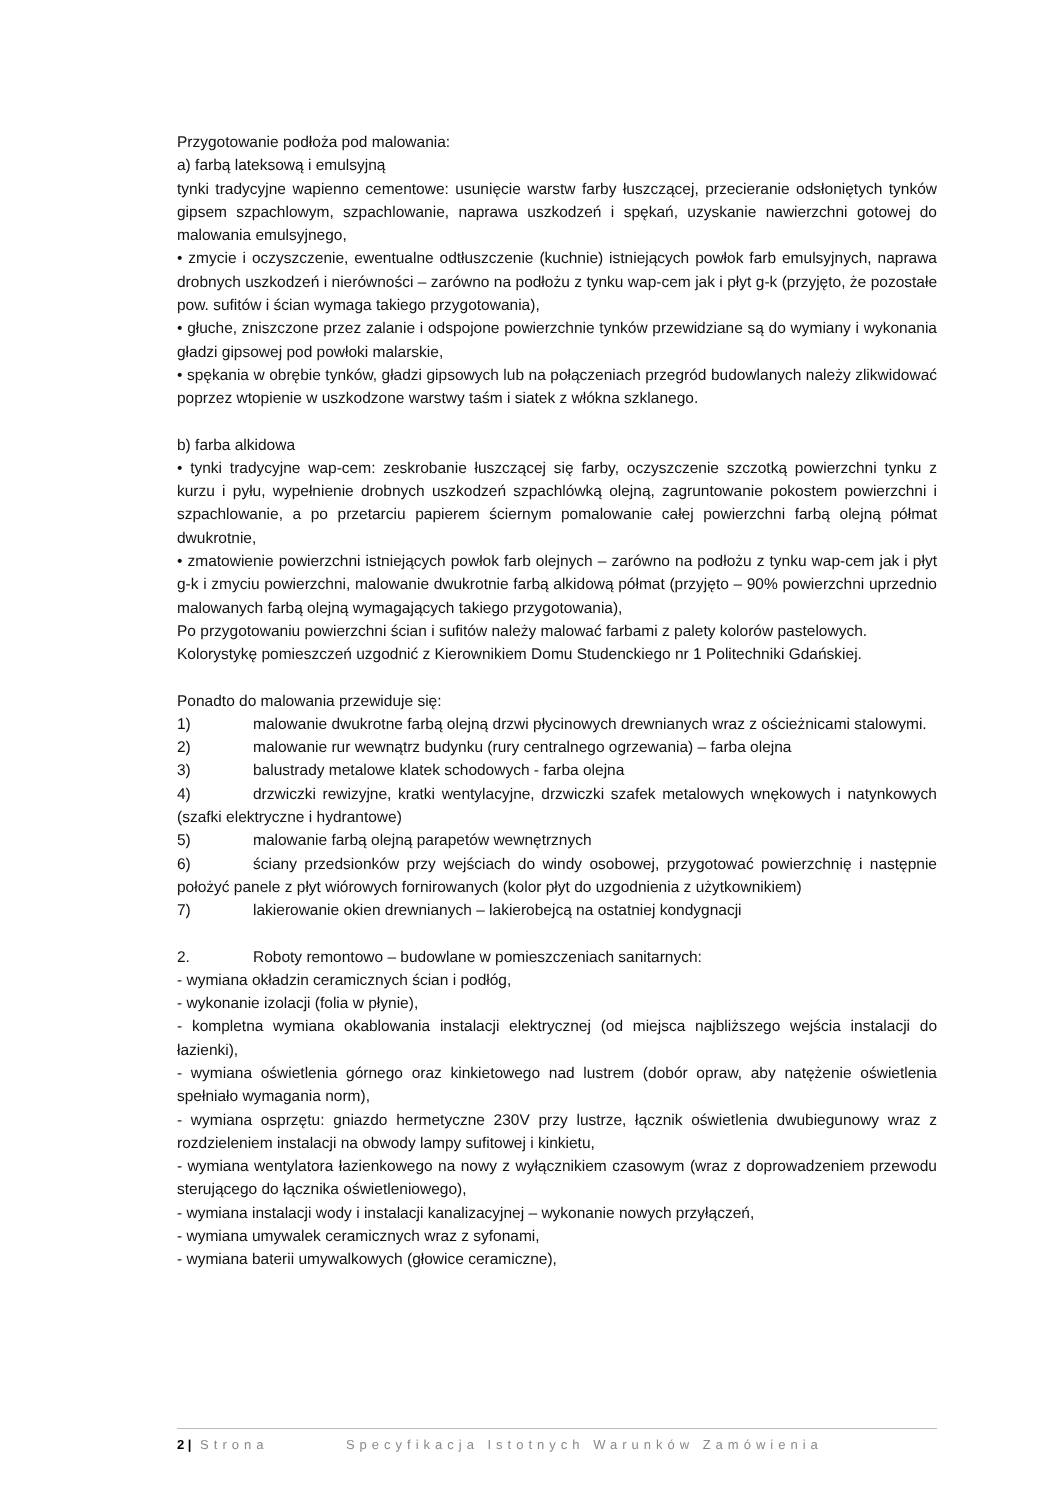Przygotowanie podłoża pod malowania:
a) farbą lateksową i emulsyjną
tynki tradycyjne wapienno cementowe: usunięcie warstw farby łuszczącej, przecieranie odsłoniętych tynków gipsem szpachlowym, szpachlowanie, naprawa uszkodzeń i spękań, uzyskanie nawierzchni gotowej do malowania emulsyjnego,
• zmycie i oczyszczenie, ewentualne odtłuszczenie (kuchnie) istniejących powłok farb emulsyjnych, naprawa drobnych uszkodzeń i nierówności – zarówno na podłożu z tynku wap-cem jak i płyt g-k (przyjęto, że pozostałe pow. sufitów i ścian wymaga takiego przygotowania),
• głuche, zniszczone przez zalanie i odspojone powierzchnie tynków przewidziane są do wymiany i wykonania gładzi gipsowej pod powłoki malarskie,
• spękania w obrębie tynków, gładzi gipsowych lub na połączeniach przegród budowlanych należy zlikwidować poprzez wtopienie w uszkodzone warstwy taśm i siatek z włókna szklanego.
b) farba alkidowa
• tynki tradycyjne wap-cem: zeskrobanie łuszczącej się farby, oczyszczenie szczotką powierzchni tynku z kurzu i pyłu, wypełnienie drobnych uszkodzeń szpachlówką olejną, zagruntowanie pokostem powierzchni i szpachlowanie, a po przetarciu papierem ściernym pomalowanie całej powierzchni farbą olejną półmat dwukrotnie,
• zmatowienie powierzchni istniejących powłok farb olejnych – zarówno na podłożu z tynku wap-cem jak i płyt g-k i zmyciu powierzchni, malowanie dwukrotnie farbą alkidową półmat (przyjęto – 90% powierzchni uprzednio malowanych farbą olejną wymagających takiego przygotowania),
Po przygotowaniu powierzchni ścian i sufitów należy malować farbami z palety kolorów pastelowych.
Kolorystykę pomieszczeń uzgodnić z Kierownikiem Domu Studenckiego nr 1 Politechniki Gdańskiej.
Ponadto do malowania przewiduje się:
1) malowanie dwukrotne farbą olejną drzwi płycinowych drewnianych wraz z ościeżnicami stalowymi.
2) malowanie rur wewnątrz budynku (rury centralnego ogrzewania) – farba olejna
3) balustrady metalowe klatek schodowych - farba olejna
4) drzwiczki rewizyjne, kratki wentylacyjne, drzwiczki szafek metalowych wnękowych i natynkowych (szafki elektryczne i hydrantowe)
5) malowanie farbą olejną parapetów wewnętrznych
6) ściany przedsionków przy wejściach do windy osobowej, przygotować powierzchnię i następnie położyć panele z płyt wiórowych fornirowanych (kolor płyt do uzgodnienia z użytkownikiem)
7) lakierowanie okien drewnianych – lakierobejcą na ostatniej kondygnacji
2. Roboty remontowo – budowlane w pomieszczeniach sanitarnych:
- wymiana okładzin ceramicznych ścian i podłóg,
- wykonanie izolacji (folia w płynie),
- kompletna wymiana okablowania instalacji elektrycznej (od miejsca najbliższego wejścia instalacji do łazienki),
- wymiana oświetlenia górnego oraz kinkietowego nad lustrem (dobór opraw, aby natężenie oświetlenia spełniało wymagania norm),
- wymiana osprzętu: gniazdo hermetyczne 230V przy lustrze, łącznik oświetlenia dwubiegunowy wraz z rozdzieleniem instalacji na obwody lampy sufitowej i kinkietu,
- wymiana wentylatora łazienkowego na nowy z wyłącznikiem czasowym (wraz z doprowadzeniem przewodu sterującego do łącznika oświetleniowego),
- wymiana instalacji wody i instalacji kanalizacyjnej – wykonanie nowych przyłączeń,
- wymiana umywalek ceramicznych wraz z syfonami,
- wymiana baterii umywalkowych (głowice ceramiczne),
2 | Strona Specyfikacja Istotnych Warunków Zamówienia